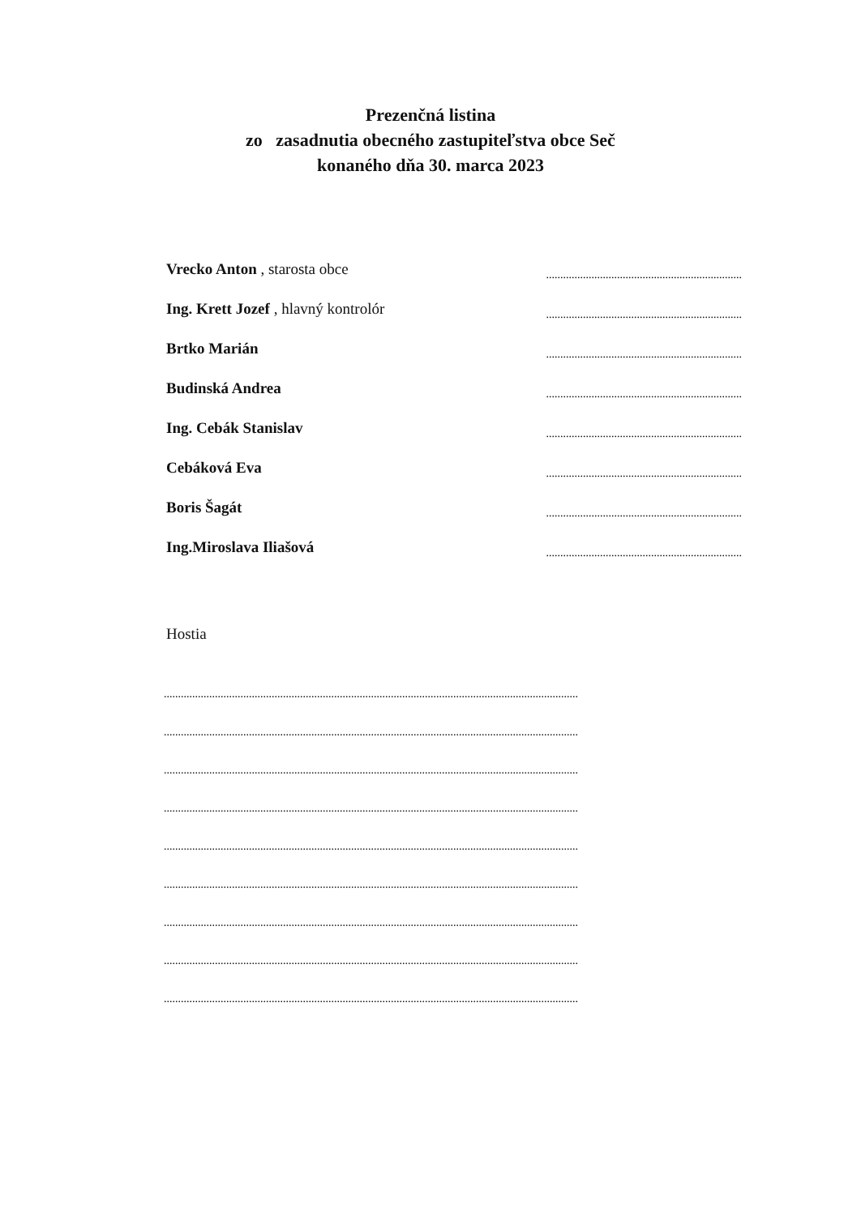Prezenčná listina
zo zasadnutia obecného zastupiteľstva obce Seč
konaného dňa 30. marca 2023
Vrecko Anton , starosta obce.....................................................................
Ing. Krett Jozef , hlavný kontrolór.....................................................................
Brtko Marián.....................................................................
Budinská Andrea.....................................................................
Ing. Cebák Stanislav.....................................................................
Cebáková Eva.....................................................................
Boris Šagát.....................................................................
Ing.Miroslava Iliašová.....................................................................
Hostia
..................................................................................................................................................
..................................................................................................................................................
..................................................................................................................................................
..................................................................................................................................................
..................................................................................................................................................
..................................................................................................................................................
..................................................................................................................................................
..................................................................................................................................................
..................................................................................................................................................